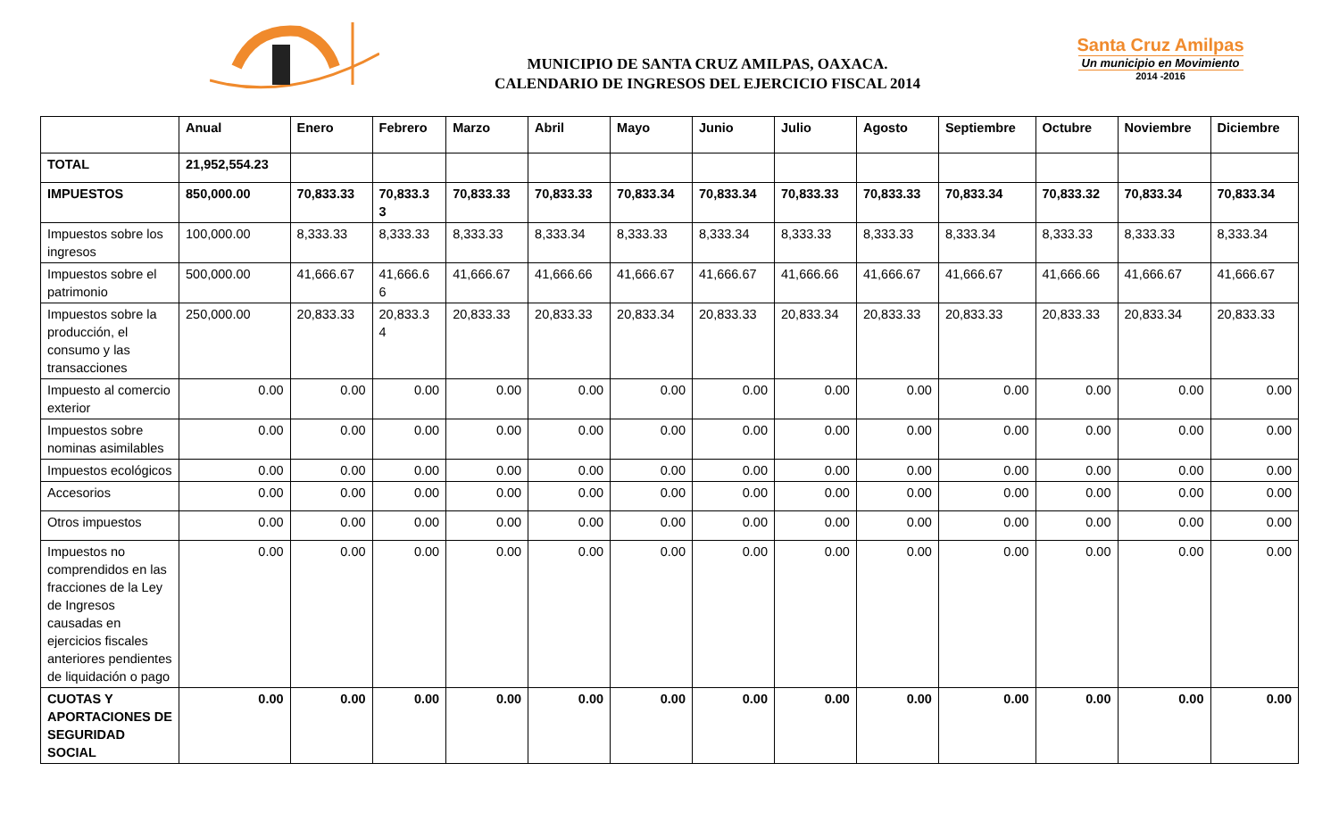MUNICIPIO DE SANTA CRUZ AMILPAS, OAXACA.
CALENDARIO DE INGRESOS DEL EJERCICIO FISCAL 2014
Santa Cruz Amilpas
Un municipio en Movimiento
2014 -2016
| | Anual | Enero | Febrero | Marzo | Abril | Mayo | Junio | Julio | Agosto | Septiembre | Octubre | Noviembre | Diciembre |
| --- | --- | --- | --- | --- | --- | --- | --- | --- | --- | --- | --- | --- | --- |
| TOTAL | 21,952,554.23 | | | | | | | | | | | | |
| IMPUESTOS | 850,000.00 | 70,833.33 | 70,833.3 3 | 70,833.33 | 70,833.33 | 70,833.34 | 70,833.34 | 70,833.33 | 70,833.33 | 70,833.34 | 70,833.32 | 70,833.34 | 70,833.34 |
| Impuestos sobre los ingresos | 100,000.00 | 8,333.33 | 8,333.33 | 8,333.33 | 8,333.34 | 8,333.33 | 8,333.34 | 8,333.33 | 8,333.33 | 8,333.34 | 8,333.33 | 8,333.33 | 8,333.34 |
| Impuestos sobre el patrimonio | 500,000.00 | 41,666.67 | 41,666.6 6 | 41,666.67 | 41,666.66 | 41,666.67 | 41,666.67 | 41,666.66 | 41,666.67 | 41,666.67 | 41,666.66 | 41,666.67 | 41,666.67 |
| Impuestos sobre la producción, el consumo y las transacciones | 250,000.00 | 20,833.33 | 20,833.3 4 | 20,833.33 | 20,833.33 | 20,833.34 | 20,833.33 | 20,833.34 | 20,833.33 | 20,833.33 | 20,833.33 | 20,833.34 | 20,833.33 |
| Impuesto al comercio exterior | 0.00 | 0.00 | 0.00 | 0.00 | 0.00 | 0.00 | 0.00 | 0.00 | 0.00 | 0.00 | 0.00 | 0.00 | 0.00 |
| Impuestos sobre nominas asimilables | 0.00 | 0.00 | 0.00 | 0.00 | 0.00 | 0.00 | 0.00 | 0.00 | 0.00 | 0.00 | 0.00 | 0.00 | 0.00 |
| Impuestos ecológicos | 0.00 | 0.00 | 0.00 | 0.00 | 0.00 | 0.00 | 0.00 | 0.00 | 0.00 | 0.00 | 0.00 | 0.00 | 0.00 |
| Accesorios | 0.00 | 0.00 | 0.00 | 0.00 | 0.00 | 0.00 | 0.00 | 0.00 | 0.00 | 0.00 | 0.00 | 0.00 | 0.00 |
| Otros impuestos | 0.00 | 0.00 | 0.00 | 0.00 | 0.00 | 0.00 | 0.00 | 0.00 | 0.00 | 0.00 | 0.00 | 0.00 | 0.00 |
| Impuestos no comprendidos en las fracciones de la Ley de Ingresos causadas en ejercicios fiscales anteriores pendientes de liquidación o pago | 0.00 | 0.00 | 0.00 | 0.00 | 0.00 | 0.00 | 0.00 | 0.00 | 0.00 | 0.00 | 0.00 | 0.00 | 0.00 |
| CUOTAS Y APORTACIONES DE SEGURIDAD SOCIAL | 0.00 | 0.00 | 0.00 | 0.00 | 0.00 | 0.00 | 0.00 | 0.00 | 0.00 | 0.00 | 0.00 | 0.00 | 0.00 |